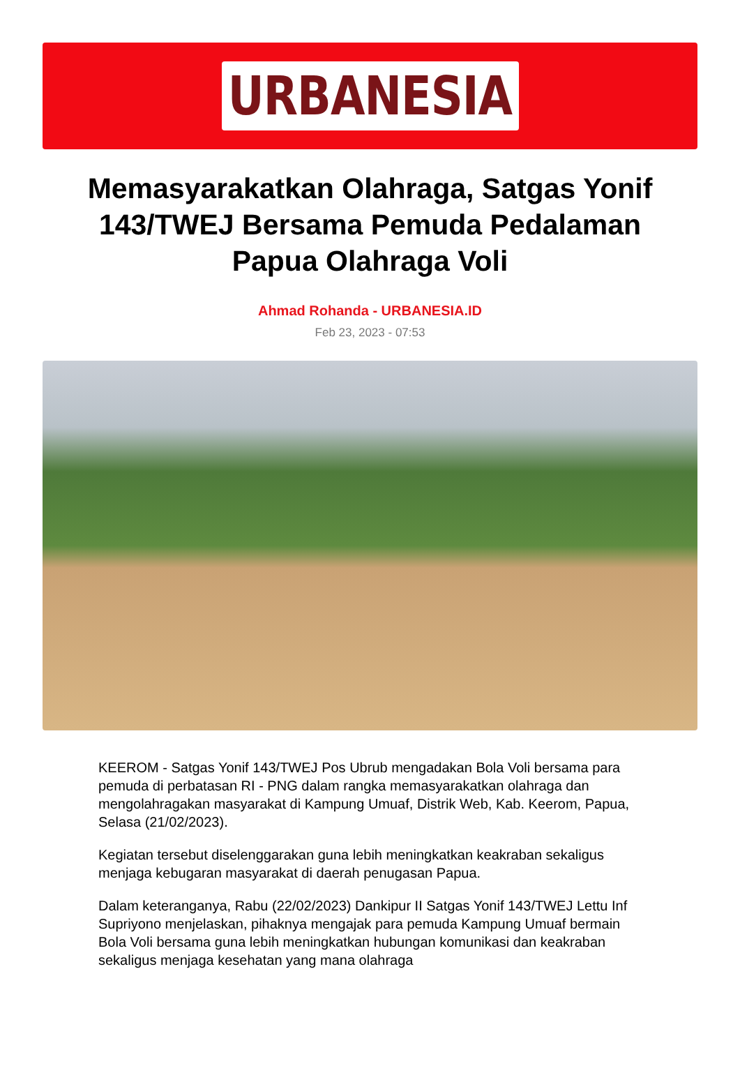URBANESIA
Memasyarakatkan Olahraga, Satgas Yonif 143/TWEJ Bersama Pemuda Pedalaman Papua Olahraga Voli
Ahmad Rohanda - URBANESIA.ID
Feb 23, 2023 - 07:53
KEEROM - Satgas Yonif 143/TWEJ Pos Ubrub mengadakan Bola Voli bersama para pemuda di perbatasan RI - PNG dalam rangka memasyarakatkan olahraga dan mengolahragakan masyarakat di Kampung Umuaf, Distrik Web, Kab. Keerom, Papua, Selasa (21/02/2023).
Kegiatan tersebut diselenggarakan guna lebih meningkatkan keakraban sekaligus menjaga kebugaran masyarakat di daerah penugasan Papua.
Dalam keteranganya, Rabu (22/02/2023) Dankipur II Satgas Yonif 143/TWEJ Lettu Inf Supriyono menjelaskan, pihaknya mengajak para pemuda Kampung Umuaf bermain Bola Voli bersama guna lebih meningkatkan hubungan komunikasi dan keakraban sekaligus menjaga kesehatan yang mana olahraga